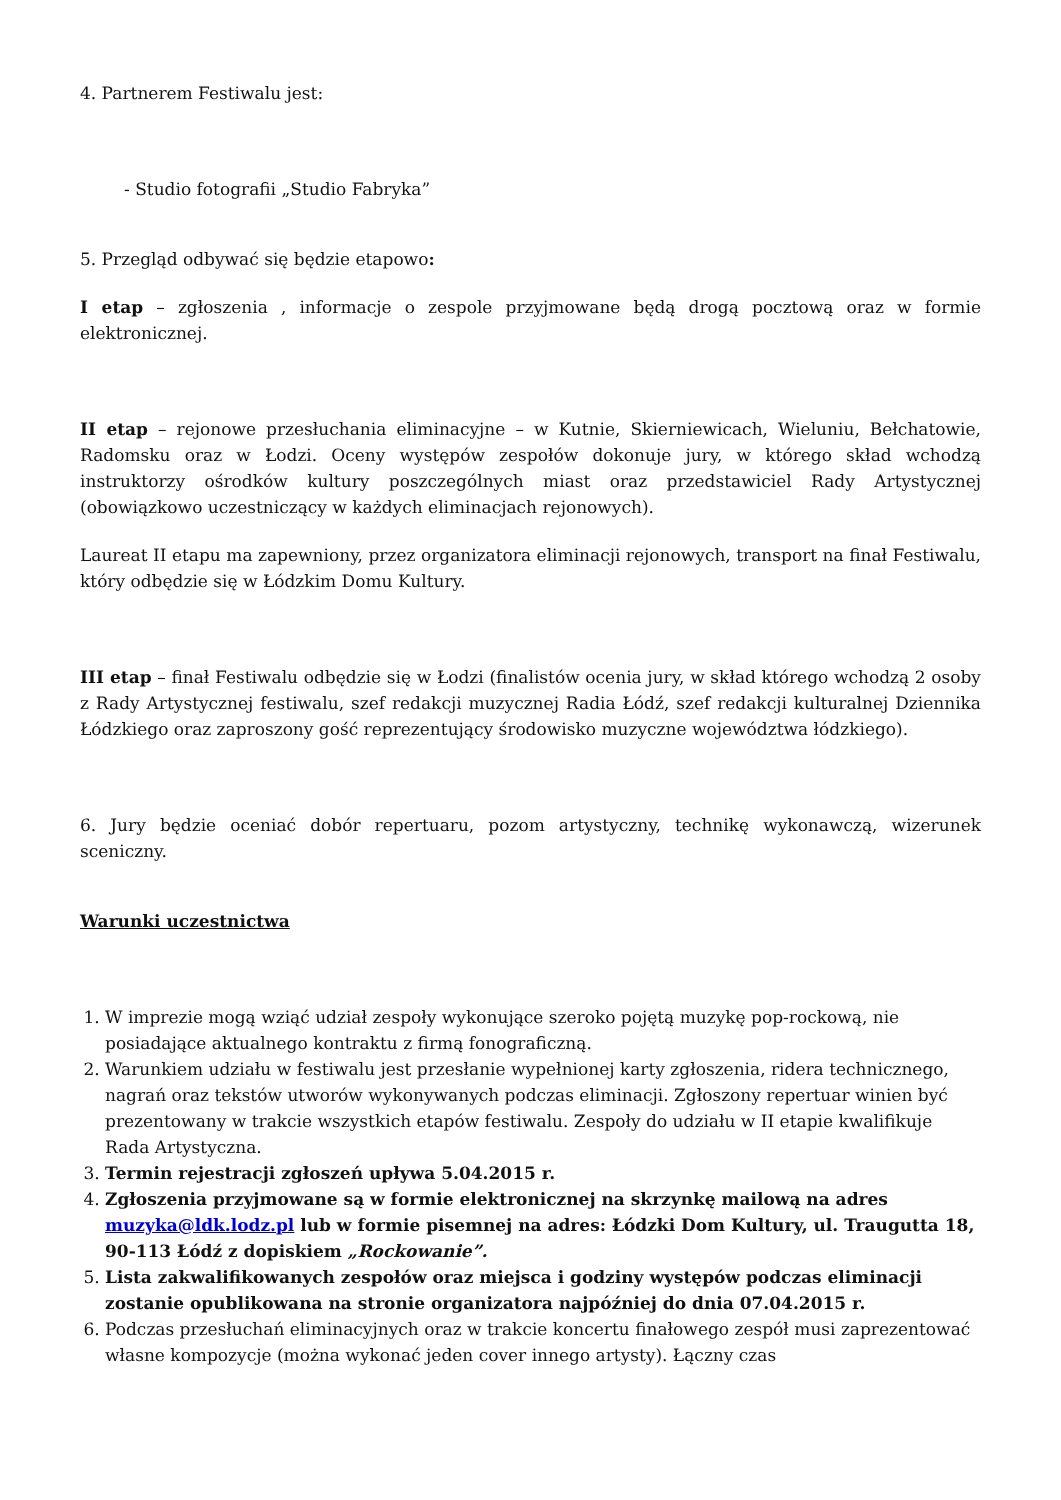4. Partnerem Festiwalu jest:
- Studio fotografii „Studio Fabryka”
5. Przegląd odbywać się będzie etapowo:
I etap – zgłoszenia , informacje o zespole przyjmowane będą drogą pocztową oraz w formie elektronicznej.
II etap – rejonowe przesłuchania eliminacyjne – w Kutnie, Skierniewicach, Wieluniu, Bełchatowie, Radomsku oraz w Łodzi. Oceny występów zespołów dokonuje jury, w którego skład wchodzą instruktorzy ośrodków kultury poszczególnych miast oraz przedstawiciel Rady Artystycznej (obowiązkowo uczestniczący w każdych eliminacjach rejonowych).
Laureat II etapu ma zapewniony, przez organizatora eliminacji rejonowych, transport na finał Festiwalu, który odbędzie się w Łódzkim Domu Kultury.
III etap – finał Festiwalu odbędzie się w Łodzi (finalistów ocenia jury, w skład którego wchodzą 2 osoby z Rady Artystycznej festiwalu, szef redakcji muzycznej Radia Łódź, szef redakcji kulturalnej Dziennika Łódzkiego oraz zaproszony gość reprezentujący środowisko muzyczne województwa łódzkiego).
6. Jury będzie oceniać dobór repertuaru, pozom artystyczny, technikę wykonawczą, wizerunek sceniczny.
Warunki uczestnictwa
1. W imprezie mogą wziąć udział zespoły wykonujące szeroko pojętą muzykę pop-rockową, nie posiadające aktualnego kontraktu z firmą fonograficzną.
2. Warunkiem udziału w festiwalu jest przesłanie wypełnionej karty zgłoszenia, ridera technicznego, nagrań oraz tekstów utworów wykonywanych podczas eliminacji. Zgłoszony repertuar winien być prezentowany w trakcie wszystkich etapów festiwalu. Zespoły do udziału w II etapie kwalifikuje Rada Artystyczna.
3. Termin rejestracji zgłoszeń upływa 5.04.2015 r.
4. Zgłoszenia przyjmowane są w formie elektronicznej na skrzynkę mailową na adres muzyka@ldk.lodz.pl lub w formie pisemnej na adres: Łódzki Dom Kultury, ul. Traugutta 18, 90-113 Łódź z dopiskiem „Rockowanie”.
5. Lista zakwalifikowanych zespołów oraz miejsca i godziny występów podczas eliminacji zostanie opublikowana na stronie organizatora najpóźniej do dnia 07.04.2015 r.
6. Podczas przesłuchań eliminacyjnych oraz w trakcie koncertu finałowego zespół musi zaprezentować własne kompozycje (można wykonać jeden cover innego artysty). Łączny czas